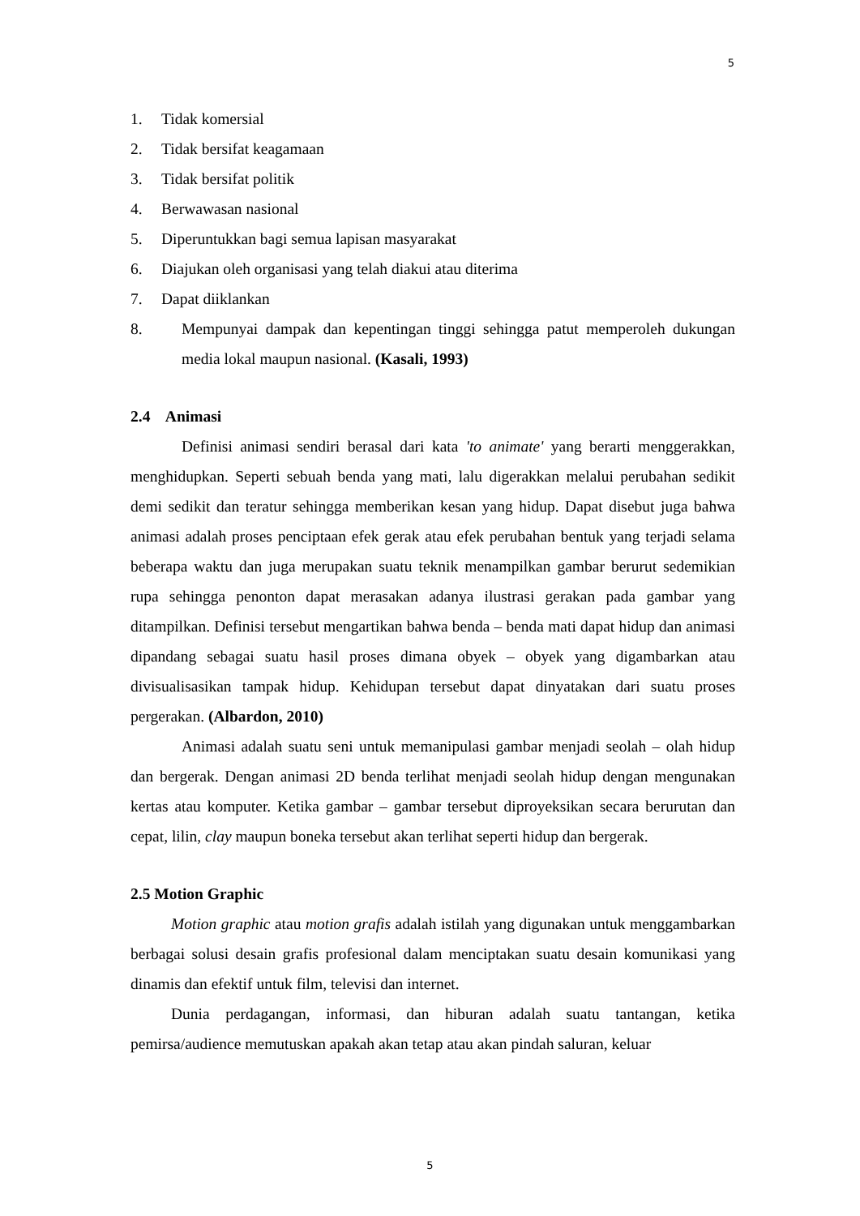5
1. Tidak komersial
2. Tidak bersifat keagamaan
3. Tidak bersifat politik
4. Berwawasan nasional
5. Diperuntukkan bagi semua lapisan masyarakat
6. Diajukan oleh organisasi yang telah diakui atau diterima
7. Dapat diiklankan
8. Mempunyai dampak dan kepentingan tinggi sehingga patut memperoleh dukungan media lokal maupun nasional. (Kasali, 1993)
2.4 Animasi
Definisi animasi sendiri berasal dari kata 'to animate' yang berarti menggerakkan, menghidupkan. Seperti sebuah benda yang mati, lalu digerakkan melalui perubahan sedikit demi sedikit dan teratur sehingga memberikan kesan yang hidup. Dapat disebut juga bahwa animasi adalah proses penciptaan efek gerak atau efek perubahan bentuk yang terjadi selama beberapa waktu dan juga merupakan suatu teknik menampilkan gambar berurut sedemikian rupa sehingga penonton dapat merasakan adanya ilustrasi gerakan pada gambar yang ditampilkan. Definisi tersebut mengartikan bahwa benda – benda mati dapat hidup dan animasi dipandang sebagai suatu hasil proses dimana obyek – obyek yang digambarkan atau divisualisasikan tampak hidup. Kehidupan tersebut dapat dinyatakan dari suatu proses pergerakan. (Albardon, 2010)
Animasi adalah suatu seni untuk memanipulasi gambar menjadi seolah – olah hidup dan bergerak. Dengan animasi 2D benda terlihat menjadi seolah hidup dengan mengunakan kertas atau komputer. Ketika gambar – gambar tersebut diproyeksikan secara berurutan dan cepat, lilin, clay maupun boneka tersebut akan terlihat seperti hidup dan bergerak.
2.5 Motion Graphic
Motion graphic atau motion grafis adalah istilah yang digunakan untuk menggambarkan berbagai solusi desain grafis profesional dalam menciptakan suatu desain komunikasi yang dinamis dan efektif untuk film, televisi dan internet.
Dunia perdagangan, informasi, dan hiburan adalah suatu tantangan, ketika pemirsa/audience memutuskan apakah akan tetap atau akan pindah saluran, keluar
5